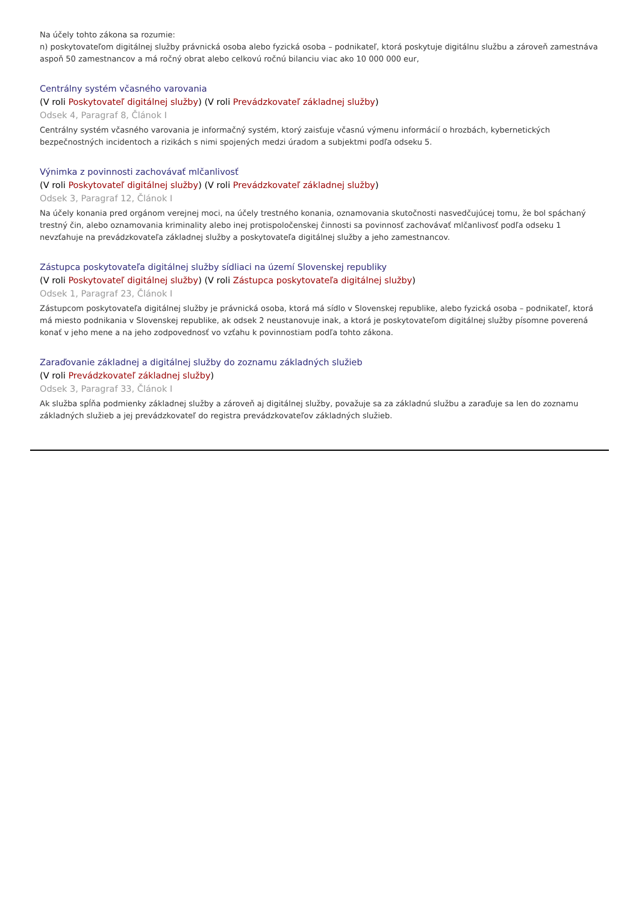Na účely tohto zákona sa rozumie:
n) poskytovateľom digitálnej služby právnická osoba alebo fyzická osoba – podnikateľ, ktorá poskytuje digitálnu službu a zároveň zamestnáva aspoň 50 zamestnancov a má ročný obrat alebo celkovú ročnú bilanciu viac ako 10 000 000 eur,
Centrálny systém včasného varovania
(V roli Poskytovateľ digitálnej služby) (V roli Prevádzkovateľ základnej služby)
Odsek 4, Paragraf 8, Článok I
Centrálny systém včasného varovania je informačný systém, ktorý zaisťuje včasnú výmenu informácií o hrozbách, kybernetických bezpečnostných incidentoch a rizikách s nimi spojených medzi úradom a subjektmi podľa odseku 5.
Výnimka z povinnosti zachovávať mlčanlivosť
(V roli Poskytovateľ digitálnej služby) (V roli Prevádzkovateľ základnej služby)
Odsek 3, Paragraf 12, Článok I
Na účely konania pred orgánom verejnej moci, na účely trestného konania, oznamovania skutočnosti nasvedčujúcej tomu, že bol spáchaný trestný čin, alebo oznamovania kriminality alebo inej protispoločenskej činnosti sa povinnosť zachovávať mlčanlivosť podľa odseku 1 nevzťahuje na prevádzkovateľa základnej služby a poskytovateľa digitálnej služby a jeho zamestnancov.
Zástupca poskytovateľa digitálnej služby sídliaci na území Slovenskej republiky
(V roli Poskytovateľ digitálnej služby) (V roli Zástupca poskytovateľa digitálnej služby)
Odsek 1, Paragraf 23, Článok I
Zástupcom poskytovateľa digitálnej služby je právnická osoba, ktorá má sídlo v Slovenskej republike, alebo fyzická osoba – podnikateľ, ktorá má miesto podnikania v Slovenskej republike, ak odsek 2 neustanovuje inak, a ktorá je poskytovateľom digitálnej služby písomne poverená konať v jeho mene a na jeho zodpovednosť vo vzťahu k povinnostiam podľa tohto zákona.
Zaraďovanie základnej a digitálnej služby do zoznamu základných služieb
(V roli Prevádzkovateľ základnej služby)
Odsek 3, Paragraf 33, Článok I
Ak služba spĺňa podmienky základnej služby a zároveň aj digitálnej služby, považuje sa za základnú službu a zaraďuje sa len do zoznamu základných služieb a jej prevádzkovateľ do registra prevádzkovateľov základných služieb.